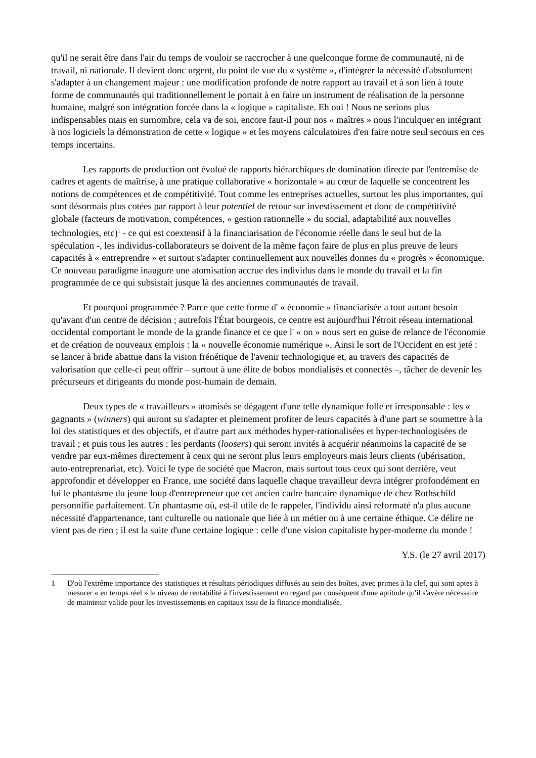qu'il ne serait être dans l'air du temps de vouloir se raccrocher à une quelconque forme de communauté, ni de travail, ni nationale. Il devient donc urgent, du point de vue du « système », d'intégrer la nécessité d'absolument s'adapter à un changement majeur : une modification profonde de notre rapport au travail et à son lien à toute forme de communautés qui traditionnellement le portait à en faire un instrument de réalisation de la personne humaine, malgré son intégration forcée dans la « logique » capitaliste. Eh oui ! Nous ne serions plus indispensables mais en surnombre, cela va de soi, encore faut-il pour nos « maîtres » nous l'inculquer en intégrant à nos logiciels la démonstration de cette « logique » et les moyens calculatoires d'en faire notre seul secours en ces temps incertains.
Les rapports de production ont évolué de rapports hiérarchiques de domination directe par l'entremise de cadres et agents de maîtrise, à une pratique collaborative « horizontale » au cœur de laquelle se concentrent les notions de compétences et de compétitivité. Tout comme les entreprises actuelles, surtout les plus importantes, qui sont désormais plus cotées par rapport à leur potentiel de retour sur investissement et donc de compétitivité globale (facteurs de motivation, compétences, « gestion rationnelle » du social, adaptabilité aux nouvelles technologies, etc)<sup>1</sup> - ce qui est coextensif à la financiarisation de l'économie réelle dans le seul but de la spéculation -, les individus-collaborateurs se doivent de la même façon faire de plus en plus preuve de leurs capacités à « entreprendre » et surtout s'adapter continuellement aux nouvelles donnes du « progrès » économique. Ce nouveau paradigme inaugure une atomisation accrue des individus dans le monde du travail et la fin programmée de ce qui subsistait jusque là des anciennes communautés de travail.
Et pourquoi programmée ? Parce que cette forme d' « économie » financiarisée a tout autant besoin qu'avant d'un centre de décision ; autrefois l'État bourgeois, ce centre est aujourd'hui l'étroit réseau international occidental comportant le monde de la grande finance et ce que l' « on » nous sert en guise de relance de l'économie et de création de nouveaux emplois : la « nouvelle économie numérique ». Ainsi le sort de l'Occident en est jeté : se lancer à bride abattue dans la vision frénétique de l'avenir technologique et, au travers des capacités de valorisation que celle-ci peut offrir – surtout à une élite de bobos mondialisés et connectés –, tâcher de devenir les précurseurs et dirigeants du monde post-humain de demain.
Deux types de « travailleurs » atomisés se dégagent d'une telle dynamique folle et irresponsable : les « gagnants » (winners) qui auront su s'adapter et pleinement profiter de leurs capacités à d'une part se soumettre à la loi des statistiques et des objectifs, et d'autre part aux méthodes hyper-rationalisées et hyper-technologisées de travail ; et puis tous les autres : les perdants (loosers) qui seront invités à acquérir néanmoins la capacité de se vendre par eux-mêmes directement à ceux qui ne seront plus leurs employeurs mais leurs clients (ubérisation, auto-entreprenariat, etc). Voici le type de société que Macron, mais surtout tous ceux qui sont derrière, veut approfondir et développer en France, une société dans laquelle chaque travailleur devra intégrer profondément en lui le phantasme du jeune loup d'entrepreneur que cet ancien cadre bancaire dynamique de chez Rothschild personnifie parfaitement. Un phantasme où, est-il utile de le rappeler, l'individu ainsi reformaté n'a plus aucune nécessité d'appartenance, tant culturelle ou nationale que liée à un métier ou à une certaine éthique. Ce délire ne vient pas de rien ; il est la suite d'une certaine logique : celle d'une vision capitaliste hyper-moderne du monde !
Y.S. (le 27 avril 2017)
1 D'où l'extrême importance des statistiques et résultats périodiques diffusés au sein des boîtes, avec primes à la clef, qui sont aptes à mesurer « en temps réel » le niveau de rentabilité à l'investissement en regard par conséquent d'une aptitude qu'il s'avère nécessaire de maintenir valide pour les investissements en capitaux issu de la finance mondialisée.